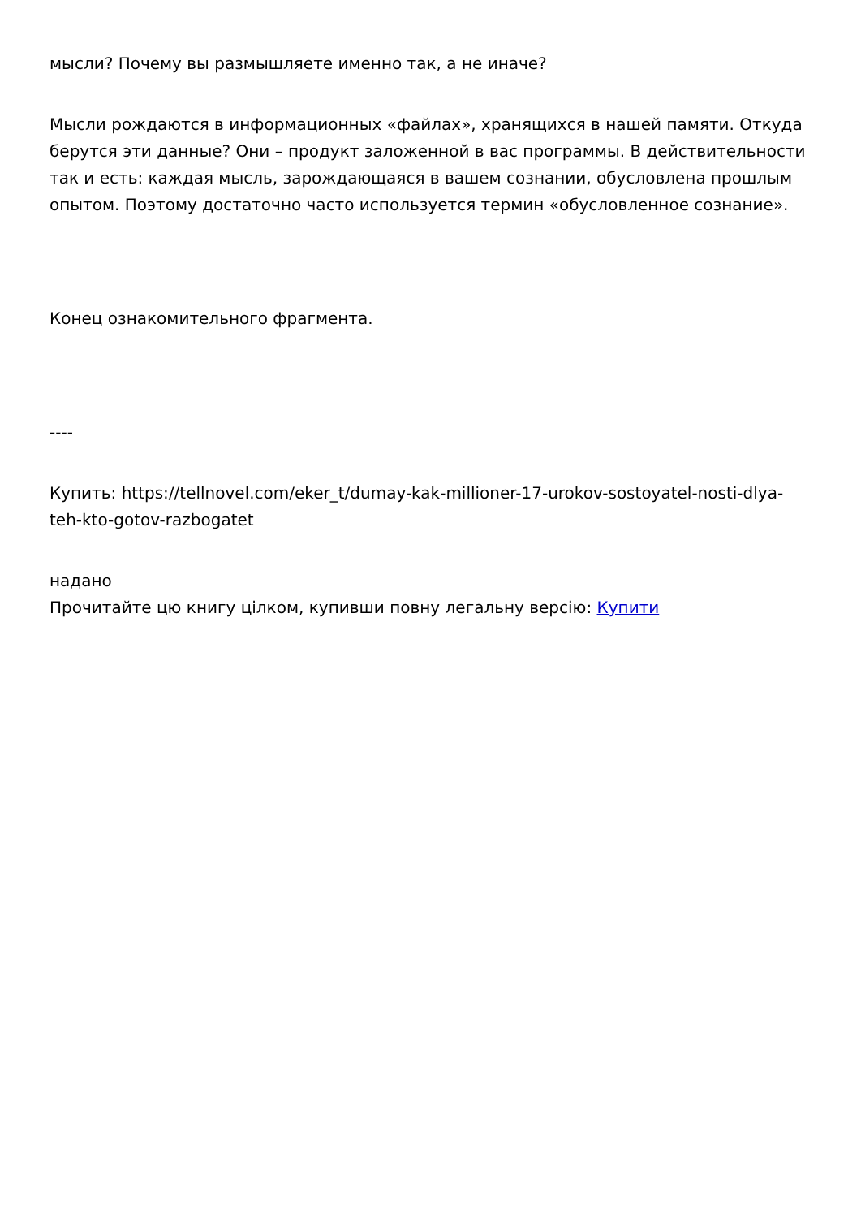мысли? Почему вы размышляете именно так, а не иначе?
Мысли рождаются в информационных «файлах», хранящихся в нашей памяти. Откуда берутся эти данные? Они – продукт заложенной в вас программы. В действительности так и есть: каждая мысль, зарождающаяся в вашем сознании, обусловлена прошлым опытом. Поэтому достаточно часто используется термин «обусловленное сознание».
Конец ознакомительного фрагмента.
----
Купить: https://tellnovel.com/eker_t/dumay-kak-millioner-17-urokov-sostoyatel-nosti-dlya-teh-kto-gotov-razbogatet
надано
Прочитайте цю книгу цілком, купивши повну легальну версію: Купити